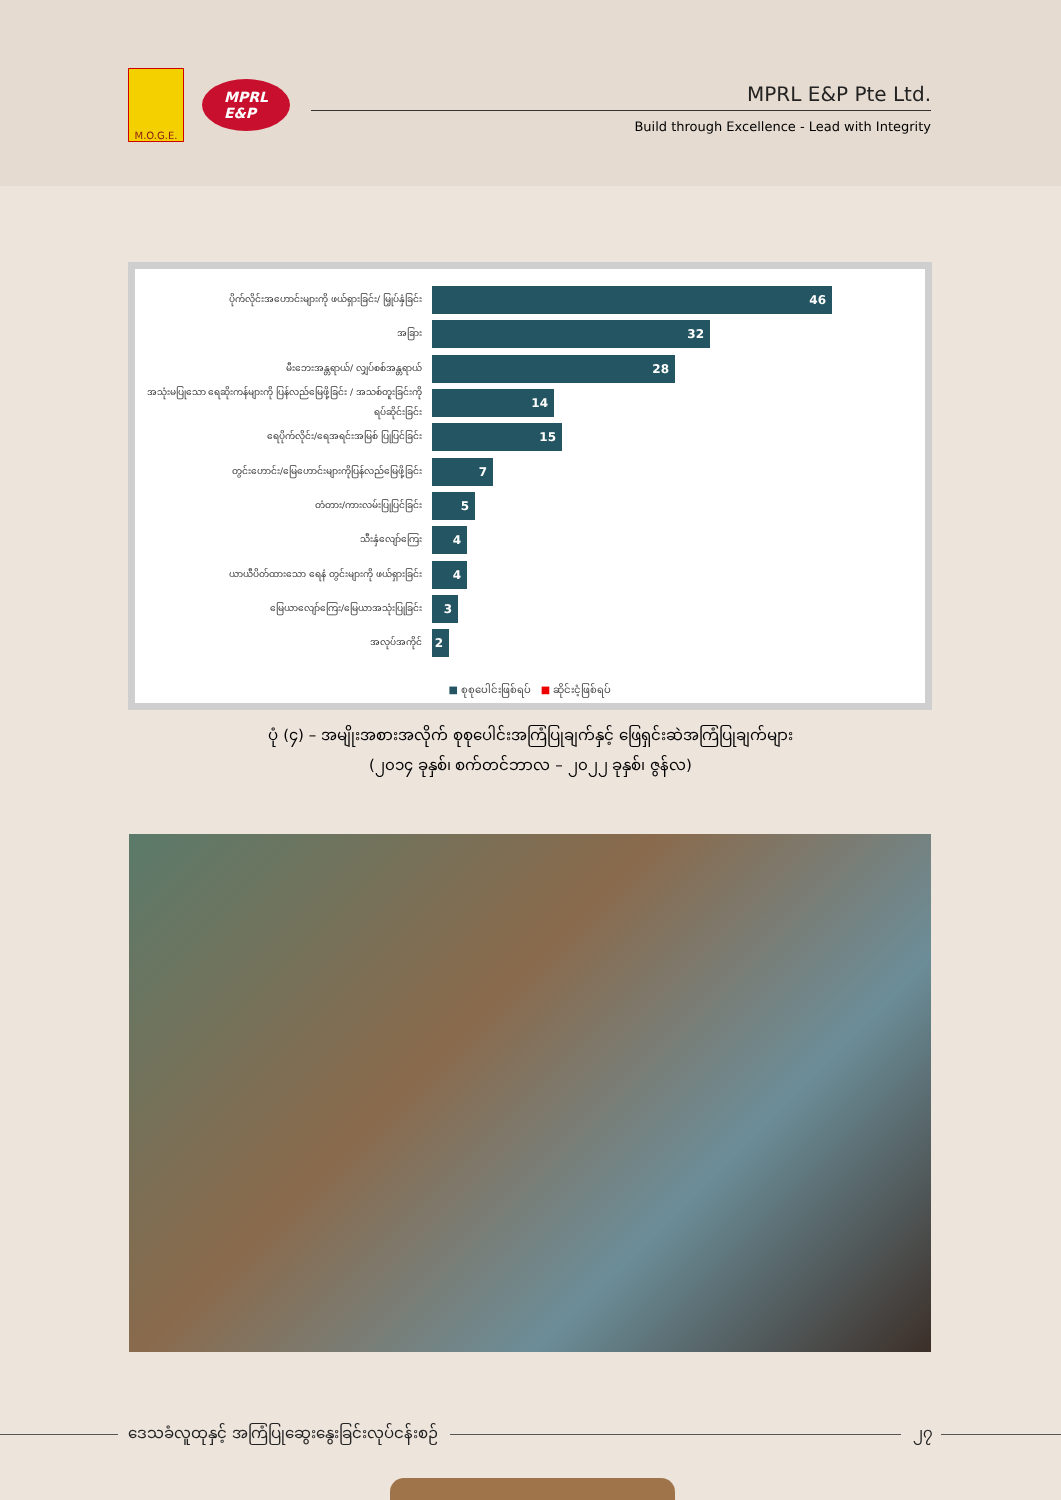M.O.G.E.
MPRL
E&P
MPRL E&P Pte Ltd.
Build through Excellence - Lead with Integrity
ပိုက်လိုင်းအဟောင်းများကို ဖယ်ရှားခြင်း/ မြှုပ်နှံခြင်း
46
အခြား
32
မီးဘေးအန္တရာယ်/ လျှပ်စစ်အန္တရာယ်
28
အသုံးမပြုသော ရေဆိုးကန်များကို ပြန်လည်မြေဖို့ခြင်း / အသစ်တူးခြင်းကို ရပ်ဆိုင်းခြင်း
14
ရေပိုက်လိုင်း/ရေအရင်းအမြစ် ပြုပြင်ခြင်း
15
တွင်းဟောင်း/မြေဟောင်းများကိုပြန်လည်မြေဖို့ခြင်း
7
တံတား/ကားလမ်းပြုပြင်ခြင်း
5
သီးနှံလျော်ကြေး
4
ယာယီပိတ်ထားသော ရေနံ တွင်းများကို ဖယ်ရှားခြင်း
4
မြေယာလျော်ကြေး/မြေယာအသုံးပြုခြင်း
3
အလုပ်အကိုင်
2
■ စုစုပေါင်းဖြစ်ရပ် ■ ဆိုင်းငံ့ဖြစ်ရပ်
ပုံ (၄) – အမျိုးအစားအလိုက် စုစုပေါင်းအကြံပြုချက်နှင့် ဖြေရှင်းဆဲအကြံပြုချက်များ
(၂၀၁၄ ခုနှစ်၊ စက်တင်ဘာလ – ၂၀၂၂ ခုနှစ်၊ ဇွန်လ)
ဒေသခံလူထုနှင့် အကြံပြုဆွေးနွေးခြင်းလုပ်ငန်းစဉ်
၂၇